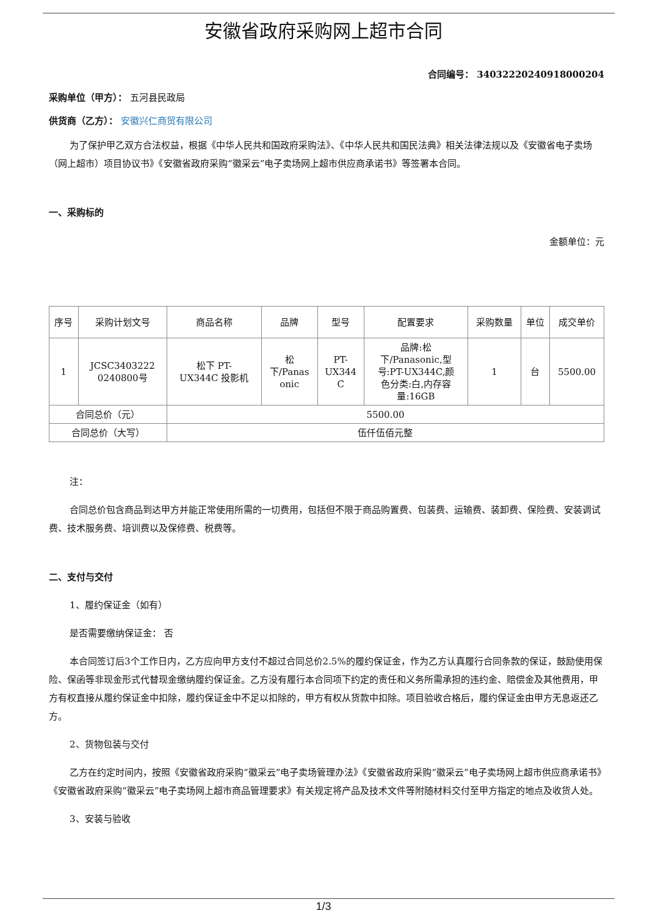安徽省政府采购网上超市合同
合同编号： 340322202409180002​04
采购单位（甲方）： 五河县民政局
供货商（乙方）： 安徽兴仁商贸有限公司
为了保护甲乙双方合法权益，根据《中华人民共和国政府采购法》、《中华人民共和国民法典》相关法律法规以及《安徽省电子卖场（网上超市）项目协议书》《安徽省政府采购“徽采云”电子卖场网上超市供应商承诺书》等签署本合同。
一、采购标的
金额单位：元
| 序号 | 采购计划文号 | 商品名称 | 品牌 | 型号 | 配置要求 | 采购数量 | 单位 | 成交单价 |
| --- | --- | --- | --- | --- | --- | --- | --- | --- |
| 1 | JCSC3403222 0240800号 | 松下 PT- UX344C 投影机 | 松 下/Panas onic | PT- UX344 C | 品牌:松 下/Panasonic,型 号:PT-UX344C,颜 色分类:白,内存容 量:16GB | 1 | 台 | 5500.00 |
| 合同总价（元） | | 5500.00 | | | | | | |
| 合同总价（大写） | | 伍仟伍佰元整 | | | | | | |
注：
合同总价包含商品到达甲方并能正常使用所需的一切费用，包括但不限于商品购置费、包装费、运输费、装卸费、保险费、安装调试费、技术服务费、培训费以及保修费、税费等。
二、支付与交付
1、履约保证金（如有）
是否需要缴纳保证金： 否
本合同签订后3个工作日内，乙方应向甲方支付不超过合同总价2.5%的履约保证金，作为乙方认真履行合同条款的保证，鼓励使用保险、保函等非现金形式代替现金缴纳履约保证金。乙方没有履行本合同项下约定的责任和义务所需承担的违约金、赔偿金及其他费用，甲方有权直接从履约保证金中扣除，履约保证金中不足以扣除的，甲方有权从货款中扣除。项目验收合格后，履约保证金由甲方无息返还乙方。
2、货物包装与交付
乙方在约定时间内，按照《安徽省政府采购“徽采云”电子卖场管理办法》《安徽省政府采购“徽采云”电子卖场网上超市供应商承诺书》《安徽省政府采购“徽采云”电子卖场网上超市商品管理要求》有关规定将产品及技术文件等附随材料交付至甲方指定的地点及收货人处。
3、安装与验收
1/3